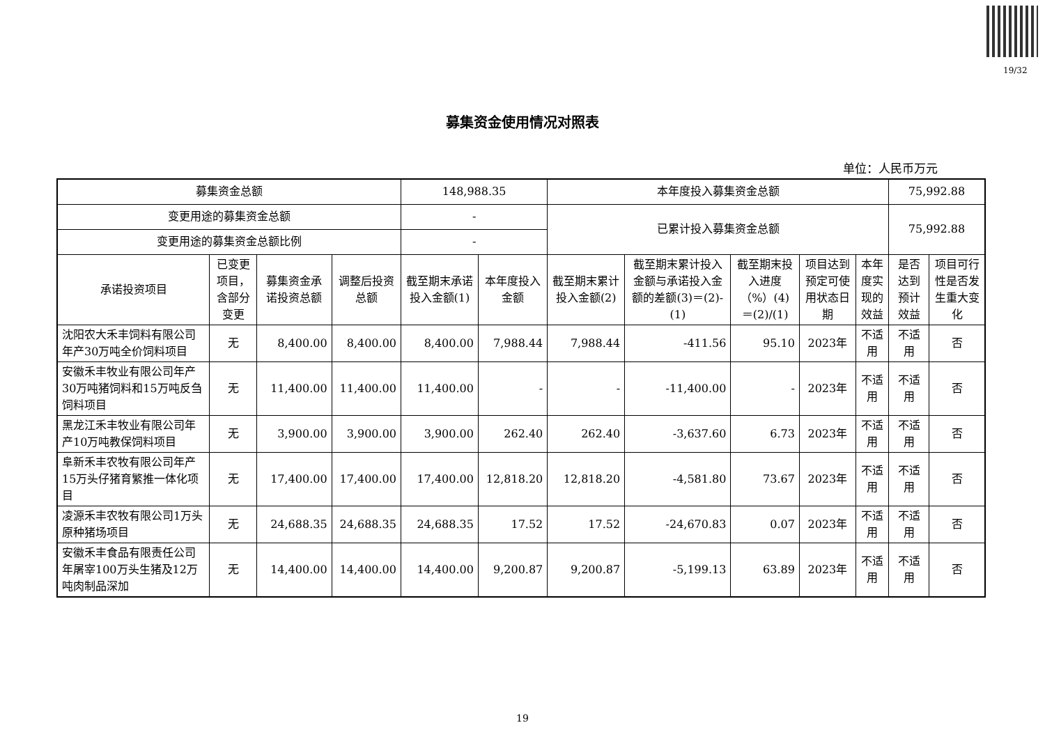19/32
募集资金使用情况对照表
单位：人民币万元
| 募集资金总额 | | | | 148,988.35 | | 本年度投入募集资金总额 | | | | | 75,992.88 | |
| 变更用途的募集资金总额 | | | | - | | 已累计投入募集资金总额 | | | | | 75,992.88 | |
| 变更用途的募集资金总额比例 | | | | - | | | | | | | | |
| 承诺投资项目 | 已变更项目，含部分变更 | 募集资金承诺投资总额 | 调整后投资总额 | 截至期末承诺投入金额(1) | 本年度投入金额 | 截至期末累计投入金额(2) | 截至期末累计投入金额与承诺投入金额的差额(3)＝(2)-(1) | 截至期末投入进度（%）(4)＝(2)/(1) | 项目达到预定可使用状态日期 | 本年度实现的效益 | 是否达到预计效益 | 项目可行性是否发生重大变化 |
| 沈阳农大禾丰饲料有限公司年产30万吨全价饲料项目 | 无 | 8,400.00 | 8,400.00 | 8,400.00 | 7,988.44 | 7,988.44 | -411.56 | 95.10 | 2023年 | 不适用 | 不适用 | 否 |
| 安徽禾丰牧业有限公司年产30万吨猪饲料和15万吨反刍饲料项目 | 无 | 11,400.00 | 11,400.00 | 11,400.00 | - | - | -11,400.00 | - | 2023年 | 不适用 | 不适用 | 否 |
| 黑龙江禾丰牧业有限公司年产10万吨教保饲料项目 | 无 | 3,900.00 | 3,900.00 | 3,900.00 | 262.40 | 262.40 | -3,637.60 | 6.73 | 2023年 | 不适用 | 不适用 | 否 |
| 阜新禾丰农牧有限公司年产15万头仔猪育繁推一体化项目 | 无 | 17,400.00 | 17,400.00 | 17,400.00 | 12,818.20 | 12,818.20 | -4,581.80 | 73.67 | 2023年 | 不适用 | 不适用 | 否 |
| 凌源禾丰农牧有限公司1万头原种猪场项目 | 无 | 24,688.35 | 24,688.35 | 24,688.35 | 17.52 | 17.52 | -24,670.83 | 0.07 | 2023年 | 不适用 | 不适用 | 否 |
| 安徽禾丰食品有限责任公司年屠宰100万头生猪及12万吨肉制品深加 | 无 | 14,400.00 | 14,400.00 | 14,400.00 | 9,200.87 | 9,200.87 | -5,199.13 | 63.89 | 2023年 | 不适用 | 不适用 | 否 |
19